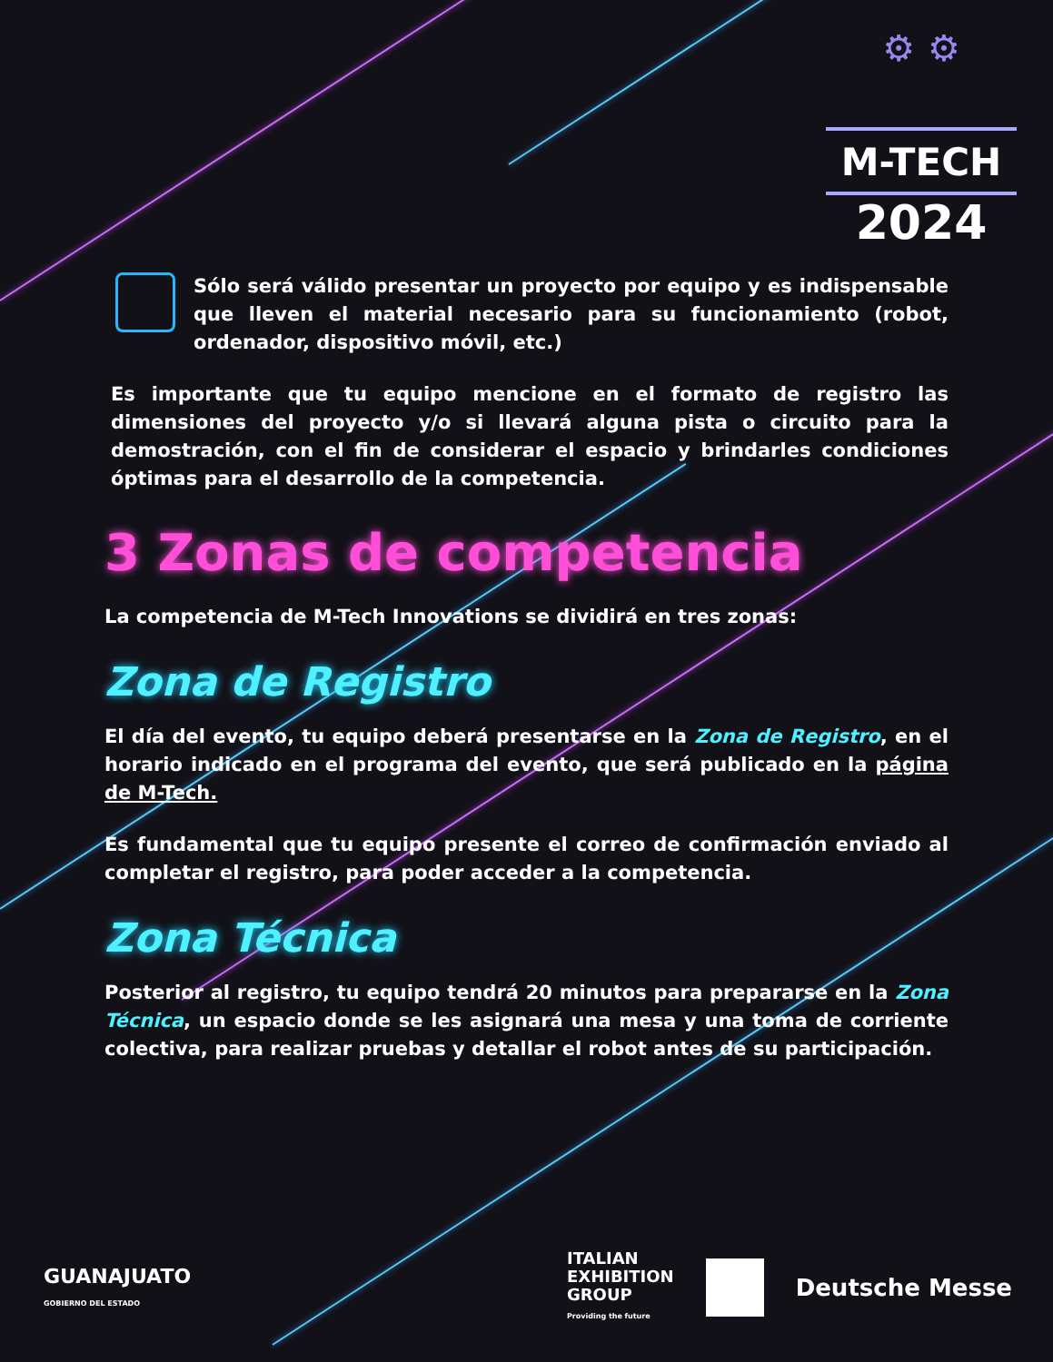⚙ ⚙
M-TECH
2024
Sólo será válido presentar un proyecto por equipo y es indispensable que lleven el material necesario para su funcionamiento (robot, ordenador, dispositivo móvil, etc.)
Es importante que tu equipo mencione en el formato de registro las dimensiones del proyecto y/o si llevará alguna pista o circuito para la demostración, con el fin de considerar el espacio y brindarles condiciones óptimas para el desarrollo de la competencia.
3 Zonas de competencia
La competencia de M-Tech Innovations se dividirá en tres zonas:
Zona de Registro
El día del evento, tu equipo deberá presentarse en la Zona de Registro, en el horario indicado en el programa del evento, que será publicado en la página de M-Tech.
Es fundamental que tu equipo presente el correo de confirmación enviado al completar el registro, para poder acceder a la competencia.
Zona Técnica
Posterior al registro, tu equipo tendrá 20 minutos para prepararse en la Zona Técnica, un espacio donde se les asignará una mesa y una toma de corriente colectiva, para realizar pruebas y detallar el robot antes de su participación.
GUANAJUATO
GOBIERNO DEL ESTADO
ITALIAN
EXHIBITION
GROUP
Providing the future
Deutsche Messe